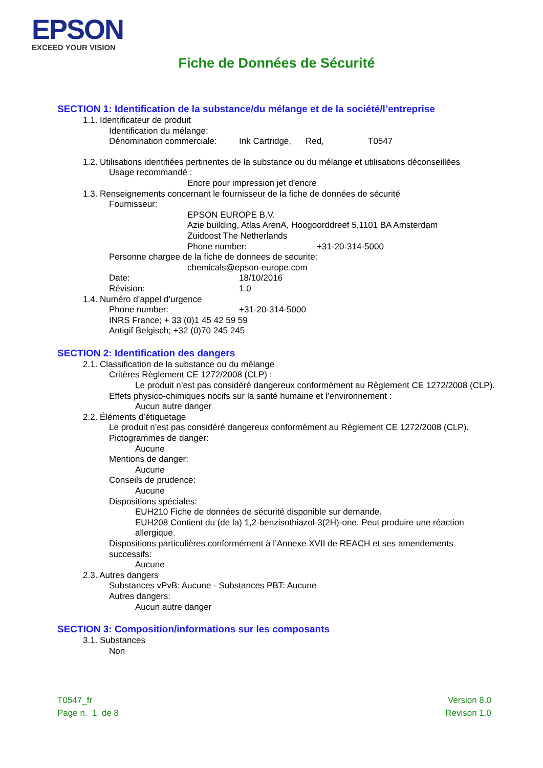EPSON
EXCEED YOUR VISION
Fiche de Données de Sécurité
SECTION 1: Identification de la substance/du mélange et de la société/l’entreprise
1.1. Identificateur de produit
Identification du mélange:
Dénomination commerciale: Ink Cartridge, Red, T0547
1.2. Utilisations identifiées pertinentes de la substance ou du mélange et utilisations déconseillées
Usage recommandé :
Encre pour impression jet d'encre
1.3. Renseignements concernant le fournisseur de la fiche de données de sécurité
Fournisseur:
EPSON EUROPE B.V.
Azie building, Atlas ArenA, Hoogoorddreef 5,1101 BA Amsterdam
Zuidoost The Netherlands
Phone number: +31-20-314-5000
Personne chargee de la fiche de donnees de securite:
chemicals@epson-europe.com
Date: 18/10/2016
Révision: 1.0
1.4. Numéro d’appel d’urgence
Phone number: +31-20-314-5000
INRS France; + 33 (0)1 45 42 59 59
Antigif Belgisch; +32 (0)70 245 245
SECTION 2: Identification des dangers
2.1. Classification de la substance ou du mélange
Critères Règlement CE 1272/2008 (CLP) :
Le produit n’est pas considéré dangereux conformément au Règlement CE 1272/2008 (CLP).
Effets physico-chimiques nocifs sur la santé humaine et l’environnement :
Aucun autre danger
2.2. Éléments d’étiquetage
Le produit n’est pas considéré dangereux conformément au Règlement CE 1272/2008 (CLP).
Pictogrammes de danger:
Aucune
Mentions de danger:
Aucune
Conseils de prudence:
Aucune
Dispositions spéciales:
EUH210 Fiche de données de sécurité disponible sur demande.
EUH208 Contient du (de la) 1,2-benzisothiazol-3(2H)-one. Peut produire une réaction allergique.
Dispositions particulières conformément à l’Annexe XVII de REACH et ses amendements successifs:
Aucune
2.3. Autres dangers
Substances vPvB: Aucune - Substances PBT: Aucune
Autres dangers:
Aucun autre danger
SECTION 3: Composition/informations sur les composants
3.1. Substances
Non
T0547_fr
Page n. 1 de 8
Version 8.0
Revison 1.0